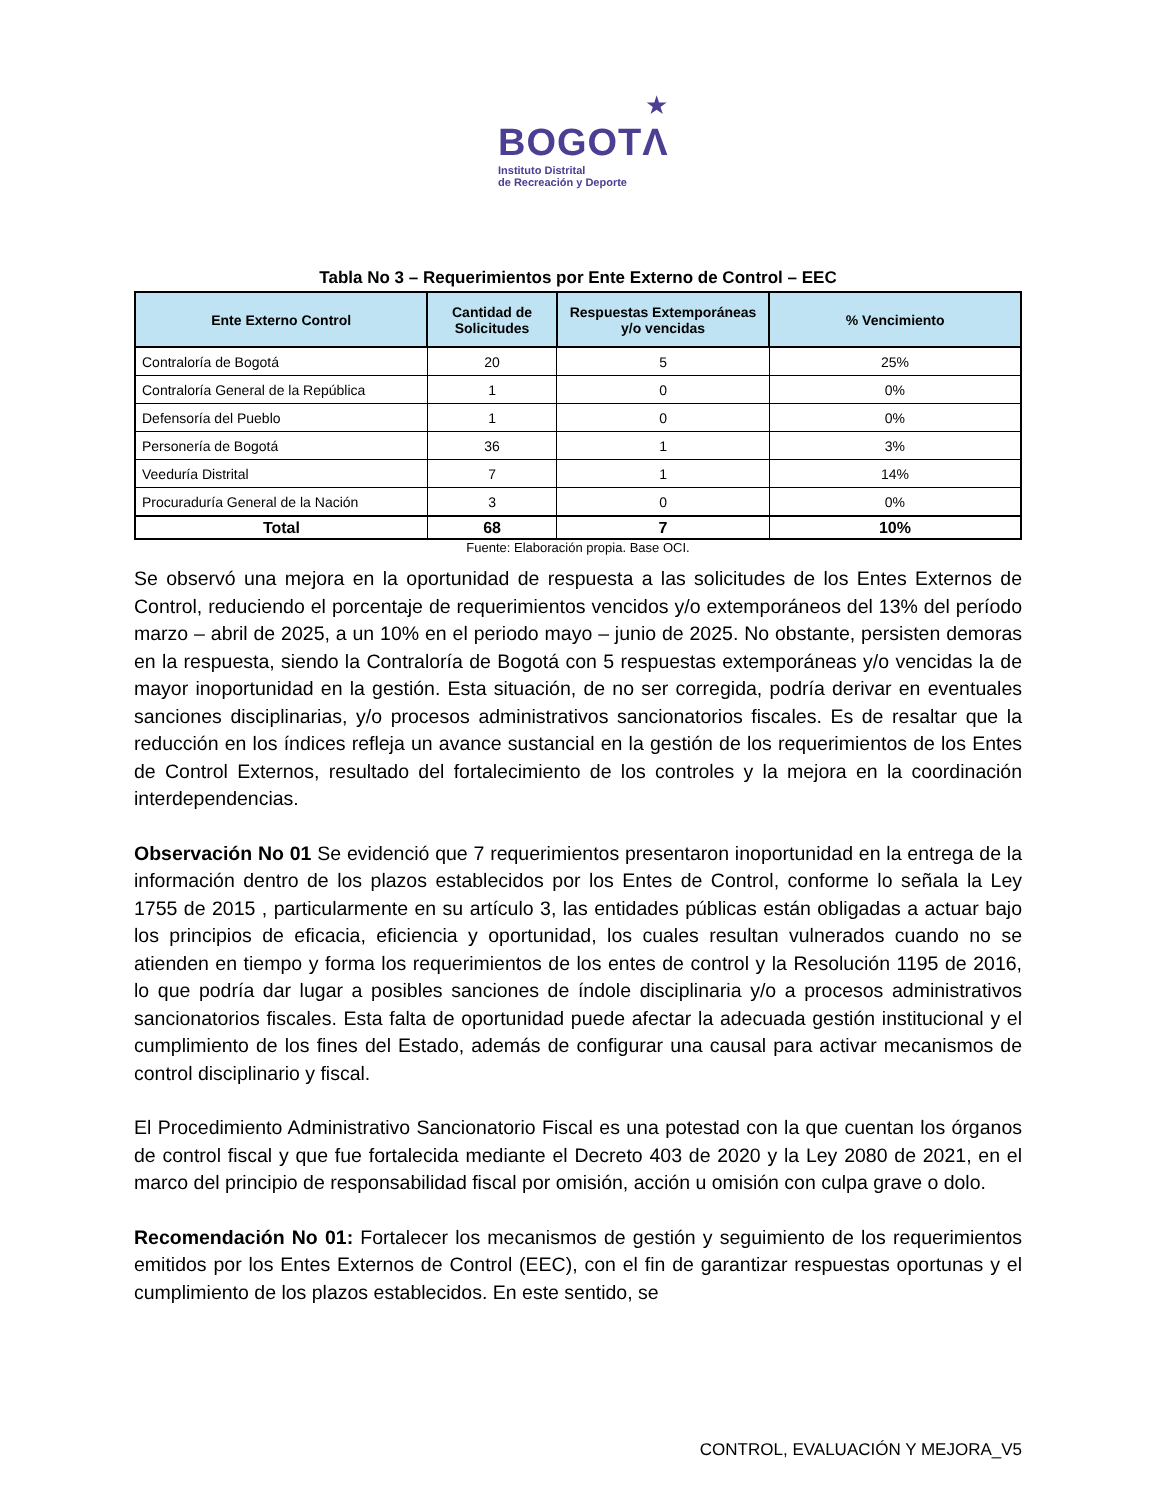★
BOGOTΛ
Instituto Distrital
de Recreación y Deporte
Tabla No 3 – Requerimientos por Ente Externo de Control – EEC
| Ente Externo Control | Cantidad de Solicitudes | Respuestas Extemporáneas y/o vencidas | % Vencimiento |
| --- | --- | --- | --- |
| Contraloría de Bogotá | 20 | 5 | 25% |
| Contraloría General de la República | 1 | 0 | 0% |
| Defensoría del Pueblo | 1 | 0 | 0% |
| Personería de Bogotá | 36 | 1 | 3% |
| Veeduría Distrital | 7 | 1 | 14% |
| Procuraduría General de la Nación | 3 | 0 | 0% |
| Total | 68 | 7 | 10% |
Fuente: Elaboración propia. Base OCI.
Se observó una mejora en la oportunidad de respuesta a las solicitudes de los Entes Externos de Control, reduciendo el porcentaje de requerimientos vencidos y/o extemporáneos del 13% del período marzo – abril de 2025, a un 10% en el periodo mayo – junio de 2025. No obstante, persisten demoras en la respuesta, siendo la Contraloría de Bogotá con 5 respuestas extemporáneas y/o vencidas la de mayor inoportunidad en la gestión. Esta situación, de no ser corregida, podría derivar en eventuales sanciones disciplinarias, y/o procesos administrativos sancionatorios fiscales. Es de resaltar que la reducción en los índices refleja un avance sustancial en la gestión de los requerimientos de los Entes de Control Externos, resultado del fortalecimiento de los controles y la mejora en la coordinación interdependencias.
Observación No 01 Se evidenció que 7 requerimientos presentaron inoportunidad en la entrega de la información dentro de los plazos establecidos por los Entes de Control, conforme lo señala la Ley 1755 de 2015 , particularmente en su artículo 3, las entidades públicas están obligadas a actuar bajo los principios de eficacia, eficiencia y oportunidad, los cuales resultan vulnerados cuando no se atienden en tiempo y forma los requerimientos de los entes de control y la Resolución 1195 de 2016, lo que podría dar lugar a posibles sanciones de índole disciplinaria y/o a procesos administrativos sancionatorios fiscales. Esta falta de oportunidad puede afectar la adecuada gestión institucional y el cumplimiento de los fines del Estado, además de configurar una causal para activar mecanismos de control disciplinario y fiscal.
El Procedimiento Administrativo Sancionatorio Fiscal es una potestad con la que cuentan los órganos de control fiscal y que fue fortalecida mediante el Decreto 403 de 2020 y la Ley 2080 de 2021, en el marco del principio de responsabilidad fiscal por omisión, acción u omisión con culpa grave o dolo.
Recomendación No 01: Fortalecer los mecanismos de gestión y seguimiento de los requerimientos emitidos por los Entes Externos de Control (EEC), con el fin de garantizar respuestas oportunas y el cumplimiento de los plazos establecidos. En este sentido, se
CONTROL, EVALUACIÓN Y MEJORA_V5